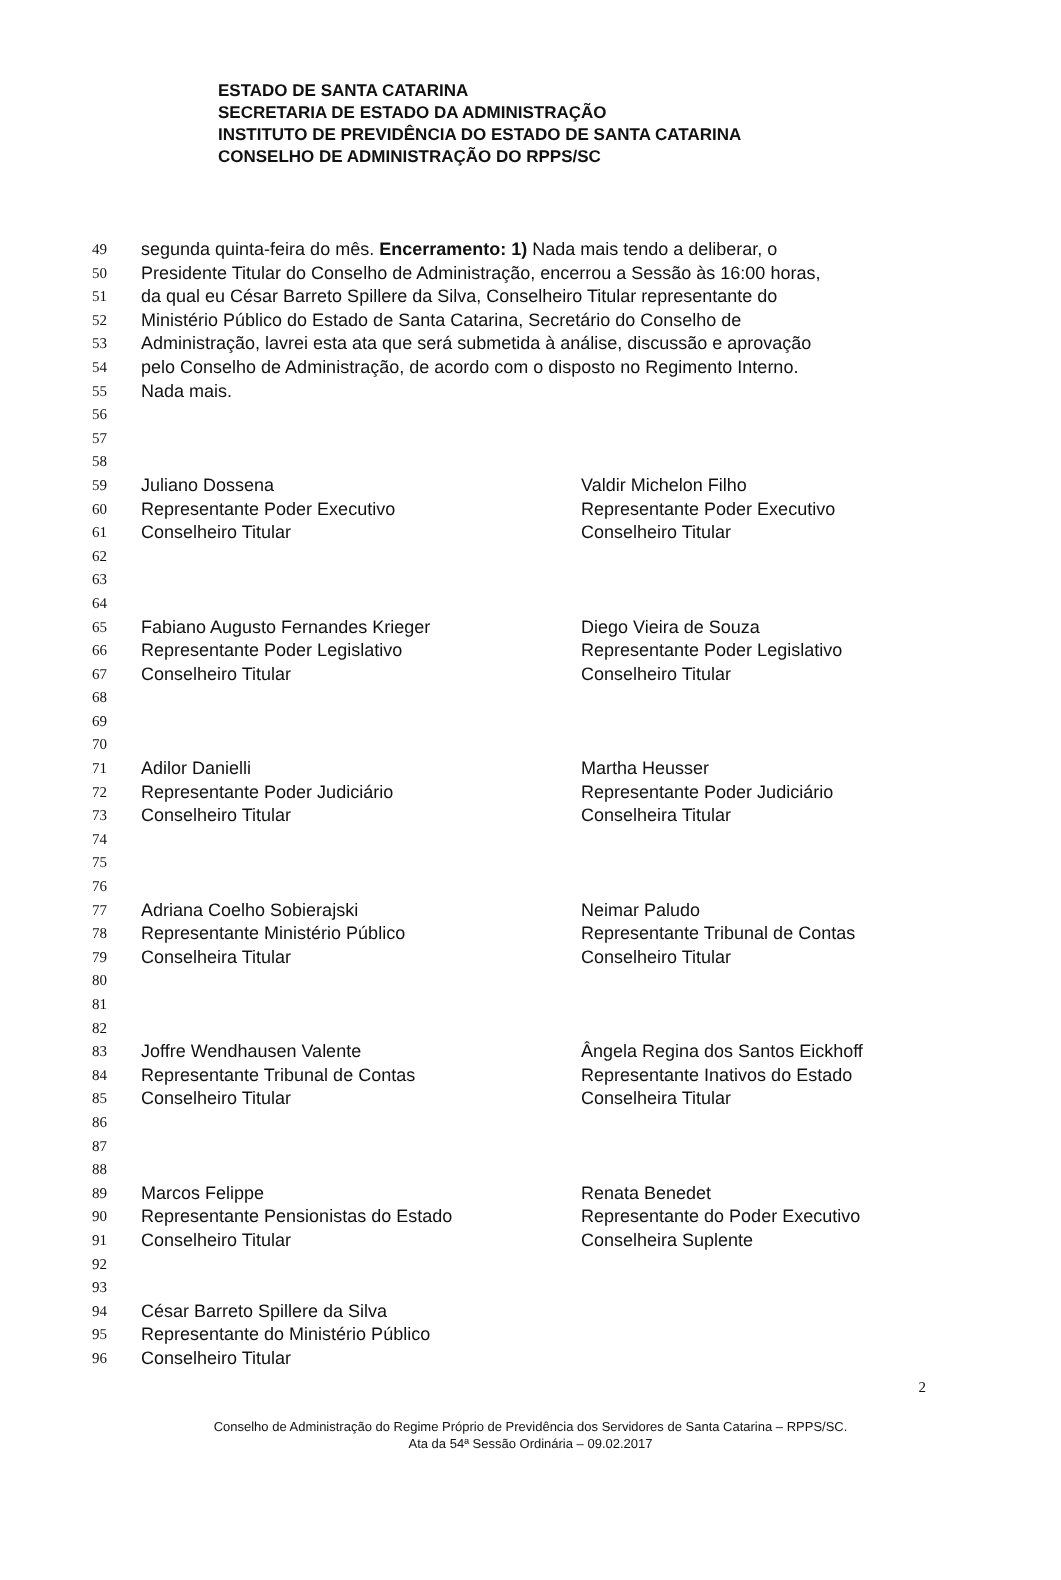ESTADO DE SANTA CATARINA
SECRETARIA DE ESTADO DA ADMINISTRAÇÃO
INSTITUTO DE PREVIDÊNCIA DO ESTADO DE SANTA CATARINA
CONSELHO DE ADMINISTRAÇÃO DO RPPS/SC
49 segunda quinta-feira do mês. Encerramento: 1) Nada mais tendo a deliberar, o
50 Presidente Titular do Conselho de Administração, encerrou a Sessão às 16:00 horas,
51 da qual eu César Barreto Spillere da Silva, Conselheiro Titular representante do
52 Ministério Público do Estado de Santa Catarina, Secretário do Conselho de
53 Administração, lavrei esta ata que será submetida à análise, discussão e aprovação
54 pelo Conselho de Administração, de acordo com o disposto no Regimento Interno.
55 Nada mais.
56
57
58
59 Juliano Dossena Valdir Michelon Filho
60 Representante Poder Executivo Representante Poder Executivo
61 Conselheiro Titular Conselheiro Titular
62
63
64
65 Fabiano Augusto Fernandes Krieger Diego Vieira de Souza
66 Representante Poder Legislativo Representante Poder Legislativo
67 Conselheiro Titular Conselheiro Titular
68
69
70
71 Adilor Danielli Martha Heusser
72 Representante Poder Judiciário Representante Poder Judiciário
73 Conselheiro Titular Conselheira Titular
74
75
76
77 Adriana Coelho Sobierajski Neimar Paludo
78 Representante Ministério Público Representante Tribunal de Contas
79 Conselheira Titular Conselheiro Titular
80
81
82
83 Joffre Wendhausen Valente Ângela Regina dos Santos Eickhoff
84 Representante Tribunal de Contas Representante Inativos do Estado
85 Conselheiro Titular Conselheira Titular
86
87
88
89 Marcos Felippe Renata Benedet
90 Representante Pensionistas do Estado Representante do Poder Executivo
91 Conselheiro Titular Conselheira Suplente
92
93
94 César Barreto Spillere da Silva
95 Representante do Ministério Público
96 Conselheiro Titular
2
Conselho de Administração do Regime Próprio de Previdência dos Servidores de Santa Catarina – RPPS/SC.
Ata da 54ª Sessão Ordinária – 09.02.2017